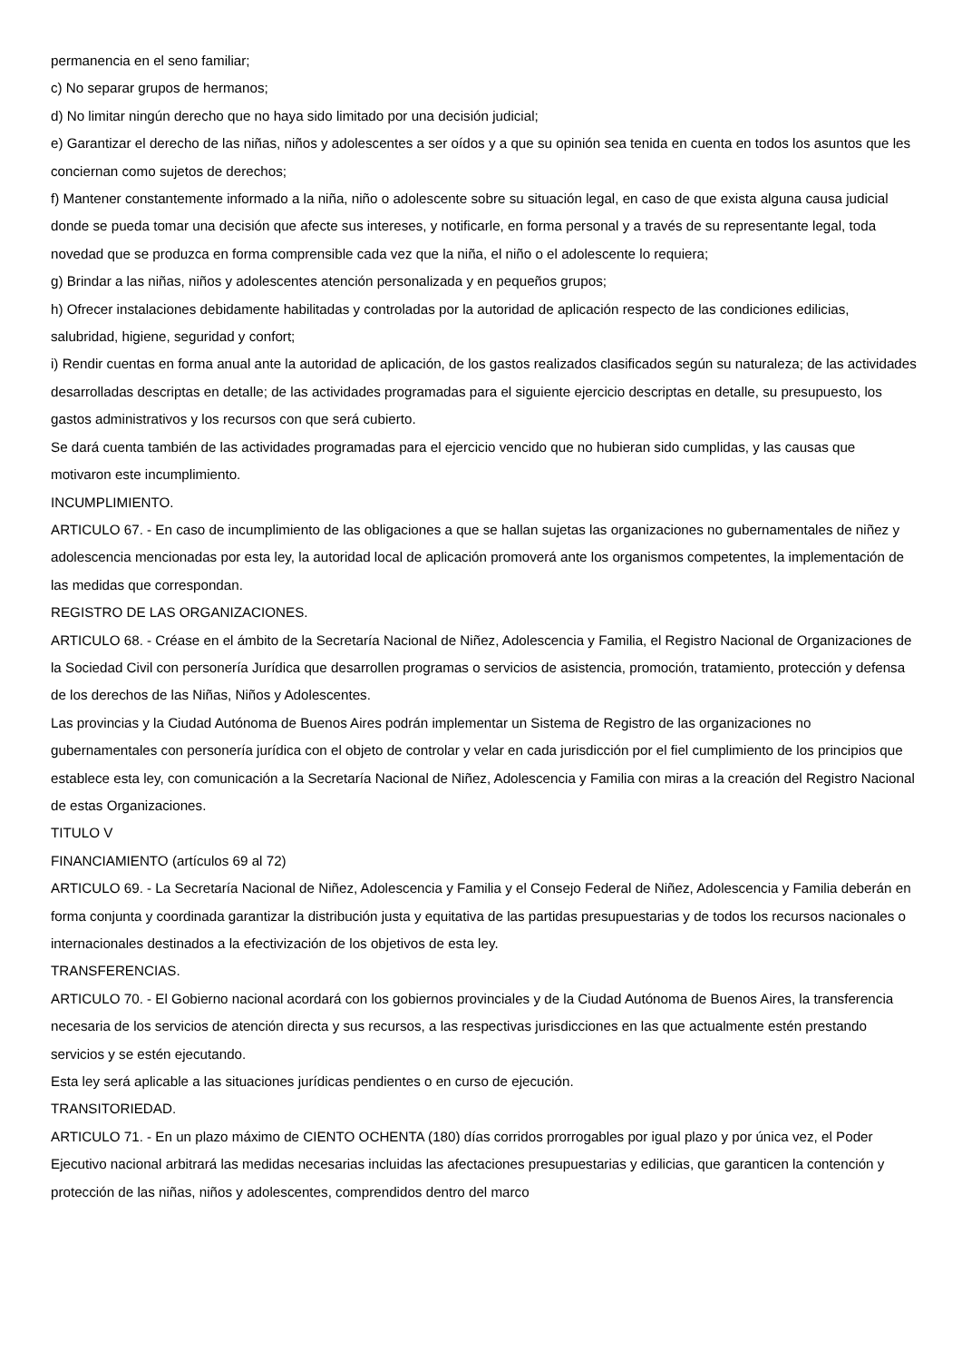permanencia en el seno familiar;
c) No separar grupos de hermanos;
d) No limitar ningún derecho que no haya sido limitado por una decisión judicial;
e) Garantizar el derecho de las niñas, niños y adolescentes a ser oídos y a que su opinión sea tenida en cuenta en todos los asuntos que les conciernan como sujetos de derechos;
f) Mantener constantemente informado a la niña, niño o adolescente sobre su situación legal, en caso de que exista alguna causa judicial donde se pueda tomar una decisión que afecte sus intereses, y notificarle, en forma personal y a través de su representante legal, toda novedad que se produzca en forma comprensible cada vez que la niña, el niño o el adolescente lo requiera;
g) Brindar a las niñas, niños y adolescentes atención personalizada y en pequeños grupos;
h) Ofrecer instalaciones debidamente habilitadas y controladas por la autoridad de aplicación respecto de las condiciones edilicias, salubridad, higiene, seguridad y confort;
i) Rendir cuentas en forma anual ante la autoridad de aplicación, de los gastos realizados clasificados según su naturaleza; de las actividades desarrolladas descriptas en detalle; de las actividades programadas para el siguiente ejercicio descriptas en detalle, su presupuesto, los gastos administrativos y los recursos con que será cubierto.
Se dará cuenta también de las actividades programadas para el ejercicio vencido que no hubieran sido cumplidas, y las causas que motivaron este incumplimiento.
INCUMPLIMIENTO.
ARTICULO 67. - En caso de incumplimiento de las obligaciones a que se hallan sujetas las organizaciones no gubernamentales de niñez y adolescencia mencionadas por esta ley, la autoridad local de aplicación promoverá ante los organismos competentes, la implementación de las medidas que correspondan.
REGISTRO DE LAS ORGANIZACIONES.
ARTICULO 68. - Créase en el ámbito de la Secretaría Nacional de Niñez, Adolescencia y Familia, el Registro Nacional de Organizaciones de la Sociedad Civil con personería Jurídica que desarrollen programas o servicios de asistencia, promoción, tratamiento, protección y defensa de los derechos de las Niñas, Niños y Adolescentes.
Las provincias y la Ciudad Autónoma de Buenos Aires podrán implementar un Sistema de Registro de las organizaciones no gubernamentales con personería jurídica con el objeto de controlar y velar en cada jurisdicción por el fiel cumplimiento de los principios que establece esta ley, con comunicación a la Secretaría Nacional de Niñez, Adolescencia y Familia con miras a la creación del Registro Nacional de estas Organizaciones.
TITULO V
FINANCIAMIENTO (artículos 69 al 72)
ARTICULO 69. - La Secretaría Nacional de Niñez, Adolescencia y Familia y el Consejo Federal de Niñez, Adolescencia y Familia deberán en forma conjunta y coordinada garantizar la distribución justa y equitativa de las partidas presupuestarias y de todos los recursos nacionales o internacionales destinados a la efectivización de los objetivos de esta ley.
TRANSFERENCIAS.
ARTICULO 70. - El Gobierno nacional acordará con los gobiernos provinciales y de la Ciudad Autónoma de Buenos Aires, la transferencia necesaria de los servicios de atención directa y sus recursos, a las respectivas jurisdicciones en las que actualmente estén prestando servicios y se estén ejecutando.
Esta ley será aplicable a las situaciones jurídicas pendientes o en curso de ejecución.
TRANSITORIEDAD.
ARTICULO 71. - En un plazo máximo de CIENTO OCHENTA (180) días corridos prorrogables por igual plazo y por única vez, el Poder Ejecutivo nacional arbitrará las medidas necesarias incluidas las afectaciones presupuestarias y edilicias, que garanticen la contención y protección de las niñas, niños y adolescentes, comprendidos dentro del marco